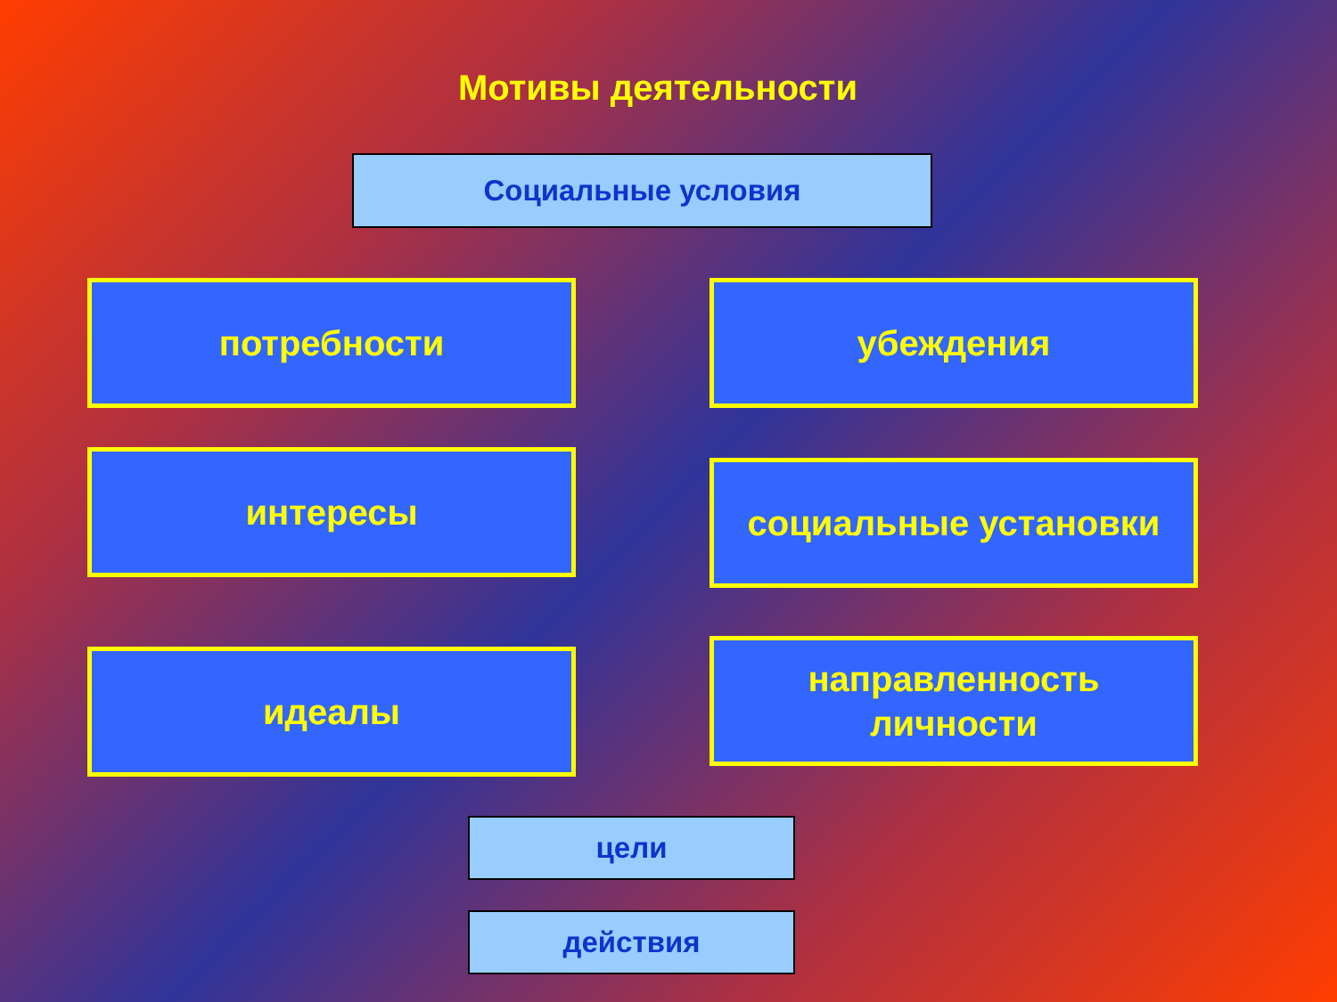Мотивы деятельности
Социальные условия
потребности
убеждения
интересы
социальные установки
идеалы
направленность
личности
цели
действия